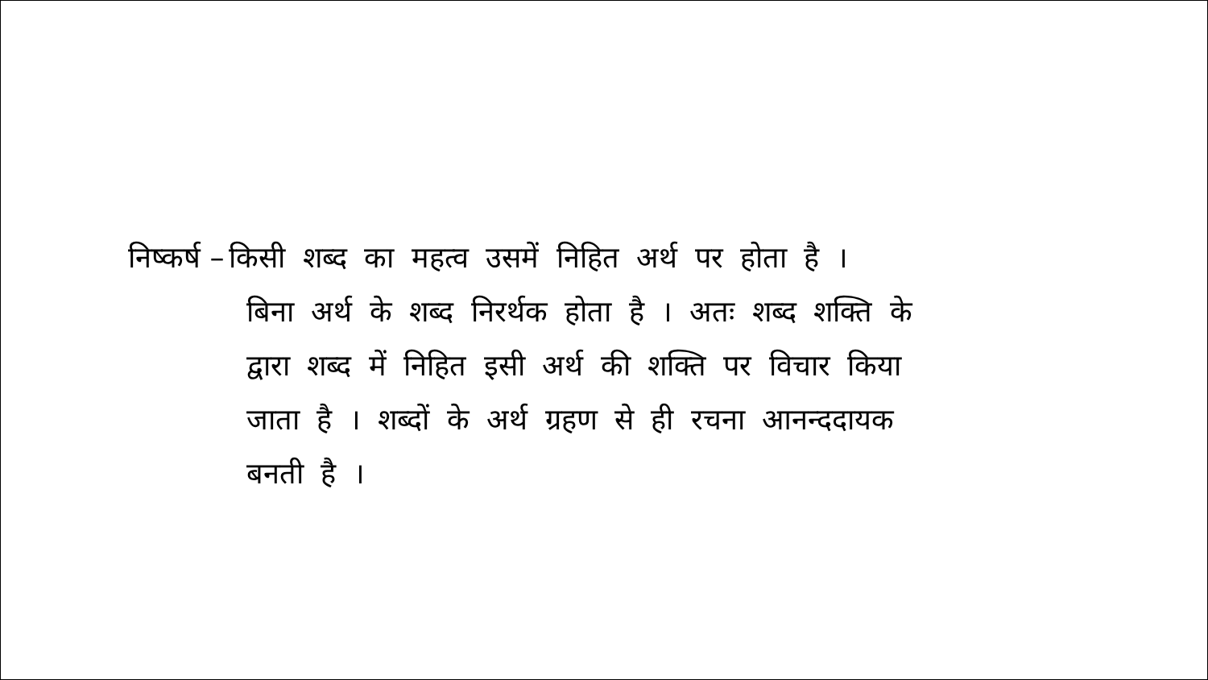निष्कर्ष – किसी शब्द का महत्व उसमें निहित अर्थ पर होता है ।
बिना अर्थ के शब्द निरर्थक होता है । अतः शब्द शक्ति के
द्वारा शब्द में निहित इसी अर्थ की शक्ति पर विचार किया
जाता है । शब्दों के अर्थ ग्रहण से ही रचना आनन्ददायक
बनती है ।